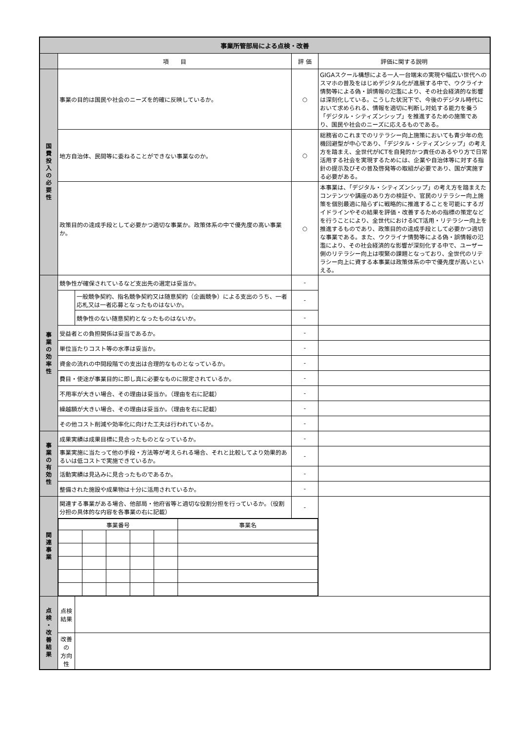| 事業所管部局による点検・改善 | | | | |
| --- | --- | --- | --- | --- |
| | 項 目 | | 評 価 | 評価に関する説明 |
| 国 費 投 入 の 必 要 性 | 事業の目的は国民や社会のニーズを的確に反映しているか。 | | ○ | GIGAスクール構想による一人一台端末の実現や幅広い世代へのスマホの普及をはじめデジタル化が進展する中で、ウクライナ情勢等による偽・誤情報の氾濫により、その社会経済的な影響は深刻化している。こうした状況下で、今後のデジタル時代において求められる、情報を適切に判断し対処する能力を養う「デジタル・シティズンシップ」を推進するための施策であり、国民や社会のニーズに応えるものである。 |
| | 地方自治体、民間等に委ねることができない事業なのか。 | | ○ | 総務省のこれまでのリテラシー向上施策においても青少年の危機回避型が中心であり、「デジタル・シティズンシップ」の考え方を踏まえ、全世代がICTを自発的かつ責任のあるやり方で日常活用する社会を実現するためには、企業や自治体等に対する指針の提示及びその普及啓発等の取組が必要であり、国が実施する必要がある。 |
| | 政策目的の達成手段として必要かつ適切な事業か。政策体系の中で優先度の高い事業か。 | | ○ | 本事業は、「デジタル・シティズンシップ」の考え方を踏まえたコンテンツや講座のあり方の検証や、官民のリテラシー向上施策を個別最適に陥らずに戦略的に推進することを可能にするガイドラインやその結果を評価・改善するための指標の策定などを行うことにより、全世代におけるICT活用・リテラシー向上を推進するものであり、政策目的の達成手段として必要かつ適切な事業である。また、ウクライナ情勢等による偽・誤情報の氾濫により、その社会経済的な影響が深刻化する中で、ユーザー側のリテラシー向上は喫緊の課題となっており、全世代のリテラシー向上に資する本事業は政策体系の中で優先度が高いといえる。 |
| 事 業 の 効 率 性 | 競争性が確保されているなど支出先の選定は妥当か。 | | - | |
| | | 一般競争契約、指名競争契約又は随意契約（企画競争）による支出のうち、一者応札又は一者応募となったものはないか。 | - | |
| | | 競争性のない随意契約となったものはないか。 | - | |
| | 受益者との負担関係は妥当であるか。 | | - | |
| | 単位当たりコスト等の水準は妥当か。 | | - | |
| | 資金の流れの中間段階での支出は合理的なものとなっているか。 | | - | |
| | 費目・使途が事業目的に即し真に必要なものに限定されているか。 | | - | |
| | 不用率が大きい場合、その理由は妥当か。（理由を右に記載） | | - | |
| | 繰越額が大きい場合、その理由は妥当か。（理由を右に記載） | | - | |
| | その他コスト削減や効率化に向けた工夫は行われているか。 | | - | |
| 事 業 の 有 効 性 | 成果実績は成果目標に見合ったものとなっているか。 | | - | |
| | 事業実施に当たって他の手段・方法等が考えられる場合、それと比較してより効果的あるいは低コストで実施できているか。 | | - | |
| | 活動実績は見込みに見合ったものであるか。 | | - | |
| | 整備された施設や成果物は十分に活用されているか。 | | - | |
| 関 連 事 業 | 関連する事業がある場合、他部局・他府省等と適切な役割分担を行っているか。（役割分担の具体的な内容を各事業の右に記載） | | - | |
| | / 事業番号 / / / / / 事業名 / / --- / --- / --- / --- / --- / --- / | | | |
| 点 検 ・ 改 善 結 果 | 点検結果 | | | |
| | 改善の 方向性 | | | |